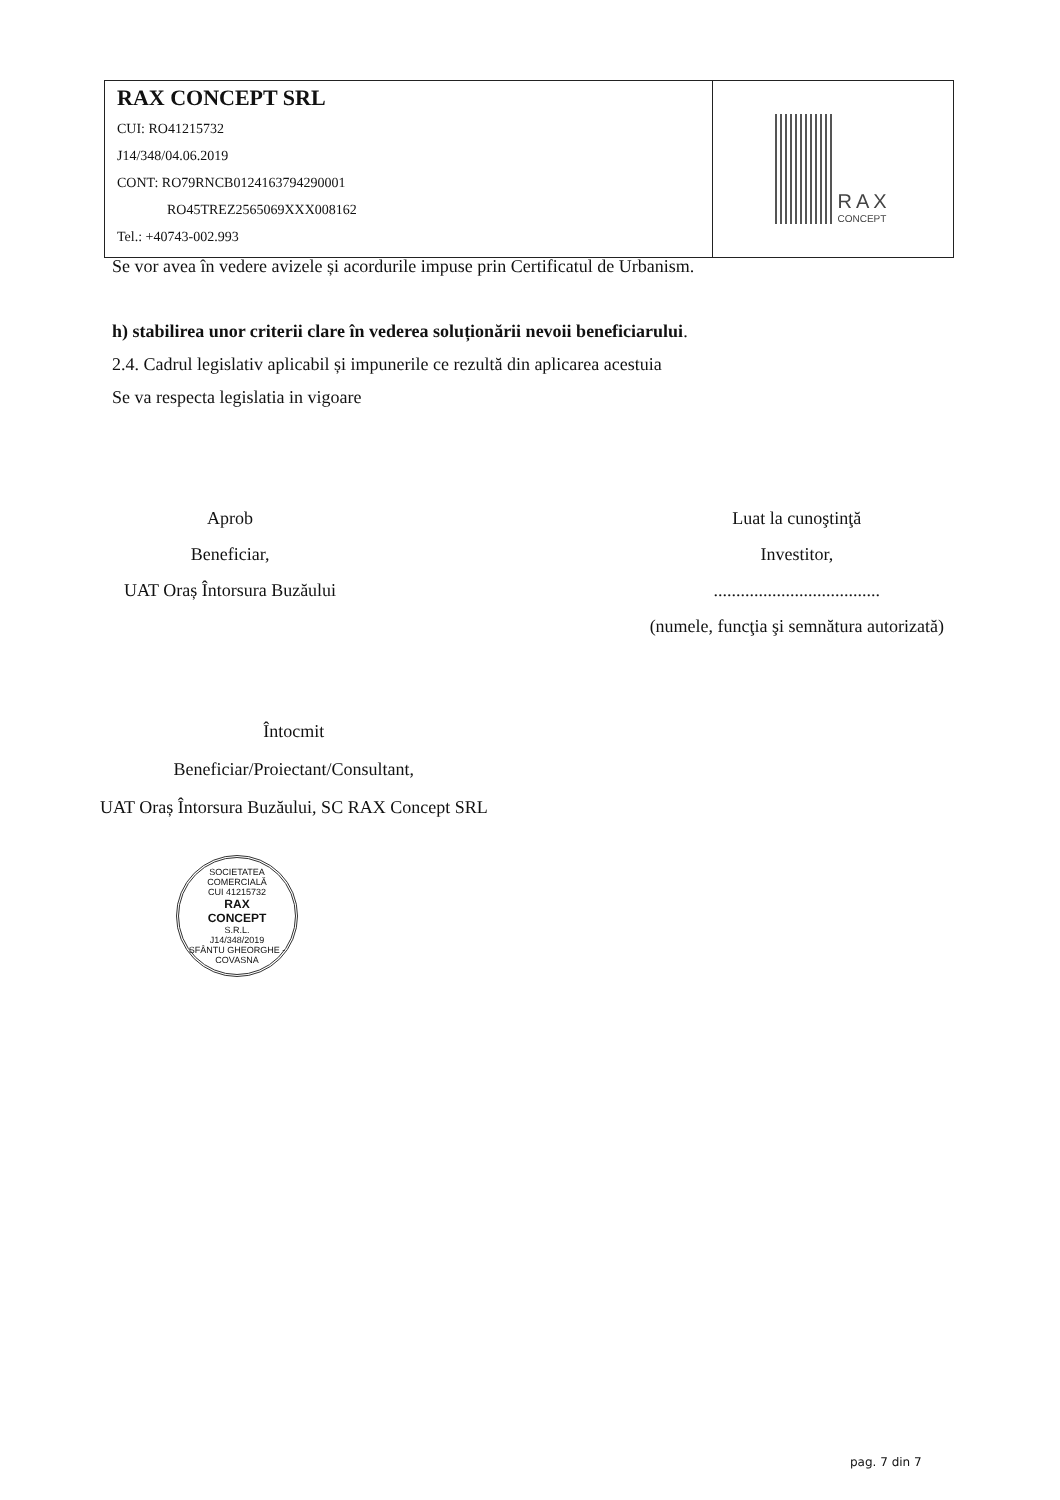RAX CONCEPT SRL
CUI: RO41215732
J14/348/04.06.2019
CONT: RO79RNCB0124163794290001
RO45TREZ2565069XXX008162
Tel.: +40743-002.993
RAX
CONCEPT
Se vor avea în vedere avizele și acordurile impuse prin Certificatul de Urbanism.
h) stabilirea unor criterii clare în vederea soluționării nevoii beneficiarului.
2.4. Cadrul legislativ aplicabil și impunerile ce rezultă din aplicarea acestuia
Se va respecta legislatia in vigoare
Aprob
Beneficiar,
UAT Oraș Întorsura Buzăului
Luat la cunoştinţă
Investitor,
.....................................
(numele, funcţia şi semnătura autorizată)
Întocmit
Beneficiar/Proiectant/Consultant,
UAT Oraș Întorsura Buzăului, SC RAX Concept SRL
SOCIETATEA COMERCIALĂ
CUI 41215732
RAX
CONCEPT
S.R.L.
J14/348/2019
SFÂNTU GHEORGHE - COVASNA
pag. 7 din 7